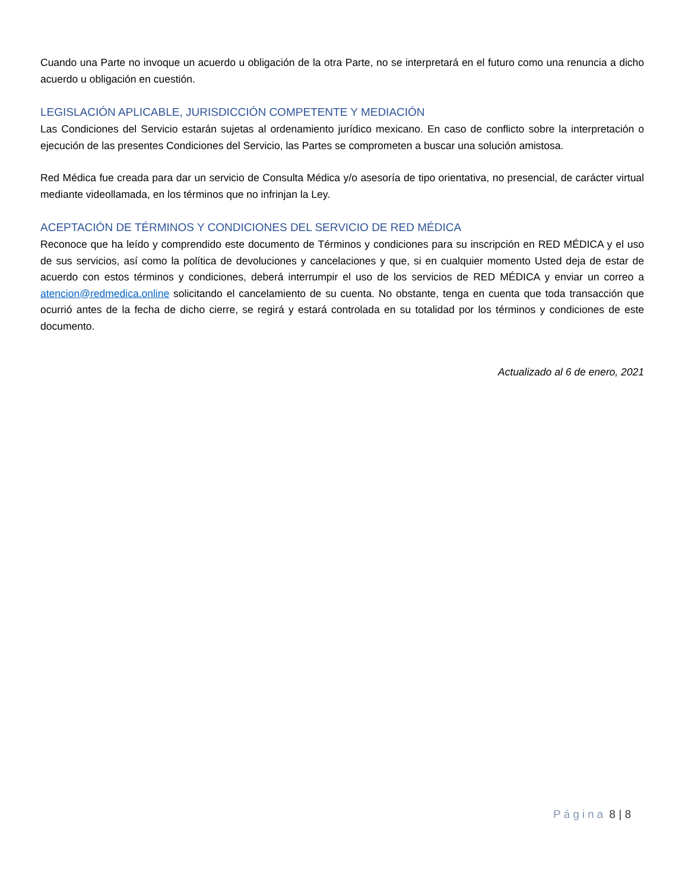Cuando una Parte no invoque un acuerdo u obligación de la otra Parte, no se interpretará en el futuro como una renuncia a dicho acuerdo u obligación en cuestión.
LEGISLACIÓN APLICABLE, JURISDICCIÓN COMPETENTE Y MEDIACIÓN
Las Condiciones del Servicio estarán sujetas al ordenamiento jurídico mexicano. En caso de conflicto sobre la interpretación o ejecución de las presentes Condiciones del Servicio, las Partes se comprometen a buscar una solución amistosa.
Red Médica fue creada para dar un servicio de Consulta Médica y/o asesoría de tipo orientativa, no presencial, de carácter virtual mediante videollamada, en los términos que no infrinjan la Ley.
ACEPTACIÓN DE TÉRMINOS Y CONDICIONES DEL SERVICIO DE RED MÉDICA
Reconoce que ha leído y comprendido este documento de Términos y condiciones para su inscripción en RED MÉDICA y el uso de sus servicios, así como la política de devoluciones y cancelaciones y que, si en cualquier momento Usted deja de estar de acuerdo con estos términos y condiciones, deberá interrumpir el uso de los servicios de RED MÉDICA y enviar un correo a atencion@redmedica.online solicitando el cancelamiento de su cuenta. No obstante, tenga en cuenta que toda transacción que ocurrió antes de la fecha de dicho cierre, se regirá y estará controlada en su totalidad por los términos y condiciones de este documento.
Actualizado al 6 de enero, 2021
Página 8 | 8